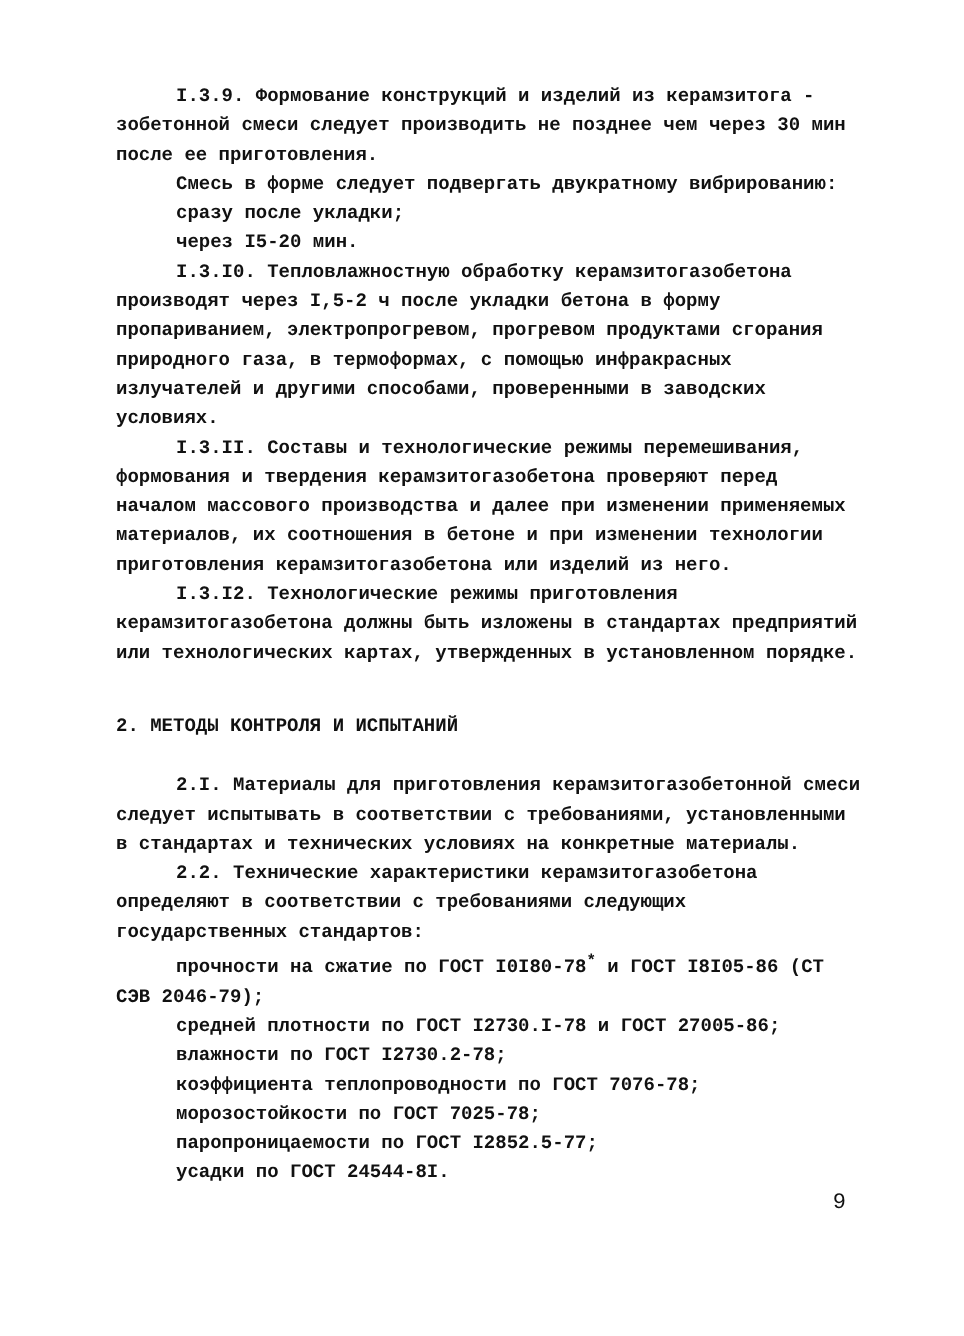I.3.9. Формование конструкций и изделий из керамзитога - зобетонной смеси следует производить не позднее чем через 30 мин после ее приготовления.
Смесь в форме следует подвергать двукратному вибрированию:
сразу после укладки;
через I5-20 мин.
I.3.I0. Тепловлажностную обработку керамзитогазобетона производят через I,5-2 ч после укладки бетона в форму пропариванием, электропрогревом, прогревом продуктами сгорания природного газа, в термоформах, с помощью инфракрасных излучателей и другими способами, проверенными в заводских условиях.
I.3.II. Составы и технологические режимы перемешивания, формования и твердения керамзитогазобетона проверяют перед началом массового производства и далее при изменении применяемых материалов, их соотношения в бетоне и при изменении технологии приготовления керамзитогазобетона или изделий из него.
I.3.I2. Технологические режимы приготовления керамзитогазобетона должны быть изложены в стандартах предприятий или технологических картах, утвержденных в установленном порядке.
2. МЕТОДЫ КОНТРОЛЯ И ИСПЫТАНИЙ
2.I. Материалы для приготовления керамзитогазобетонной смеси следует испытывать в соответствии с требованиями, установленными в стандартах и технических условиях на конкретные материалы.
2.2. Технические характеристики керамзитогазобетона определяют в соответствии с требованиями следующих государственных стандартов:
прочности на сжатие по ГОСТ I0I80-78<sup>*</sup> и ГОСТ I8I05-86 (СТ СЭВ 2046-79);
средней плотности по ГОСТ I2730.I-78 и ГОСТ 27005-86;
влажности по ГОСТ I2730.2-78;
коэффициента теплопроводности по ГОСТ 7076-78;
морозостойкости по ГОСТ 7025-78;
паропроницаемости по ГОСТ I2852.5-77;
усадки по ГОСТ 24544-8I.
9